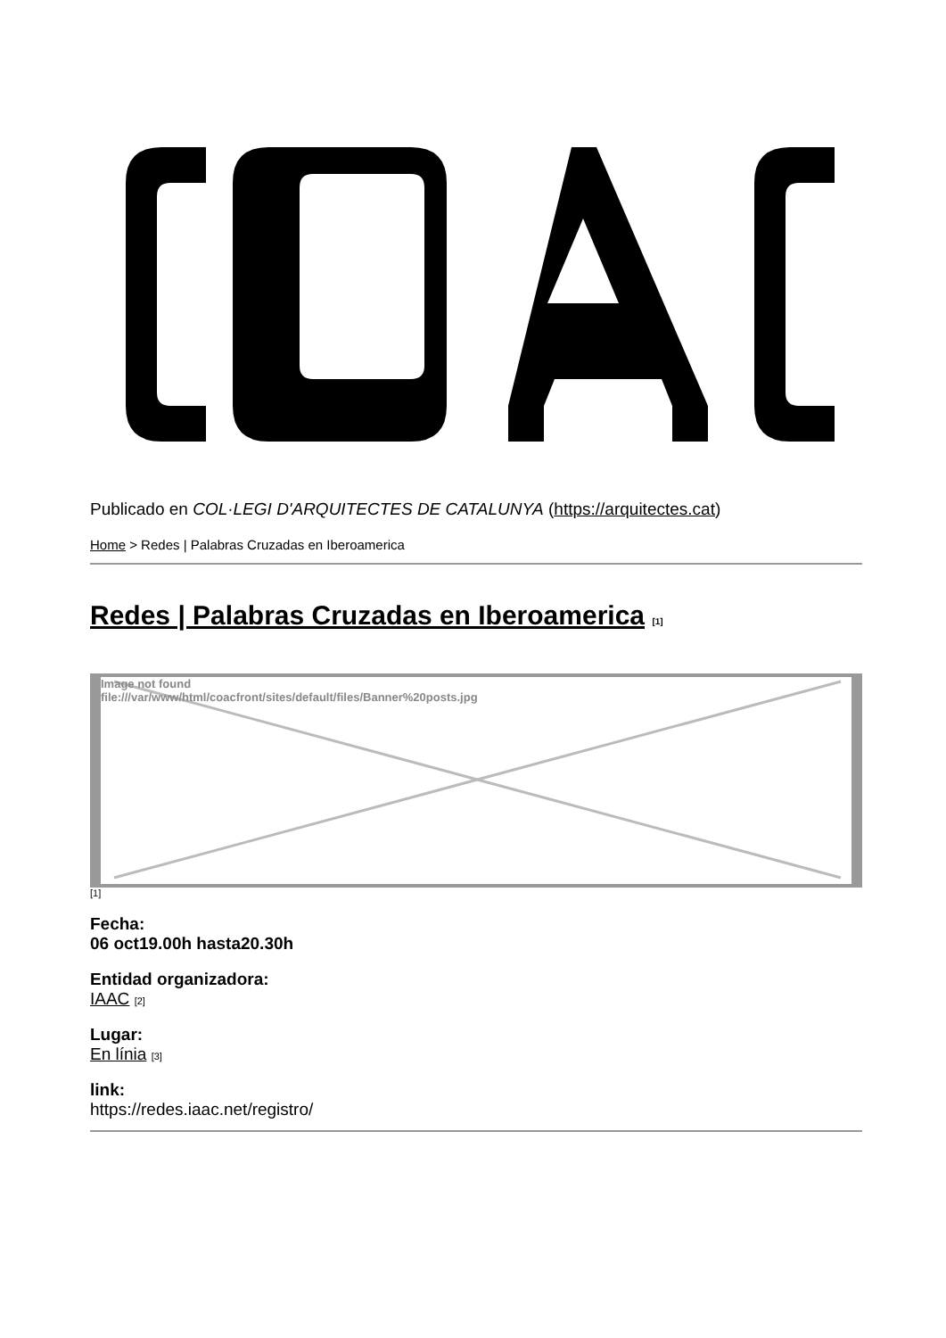Publicado en COL·LEGI D'ARQUITECTES DE CATALUNYA (https://arquitectes.cat)
Home > Redes | Palabras Cruzadas en Iberoamerica
Redes | Palabras Cruzadas en Iberoamerica [1]
Image not found
file:///var/www/html/coacfront/sites/default/files/Banner%20posts.jpg
[1]
Fecha:
06 oct19.00h hasta20.30h
Entidad organizadora:
IAAC [2]
Lugar:
En línia [3]
link:
https://redes.iaac.net/registro/